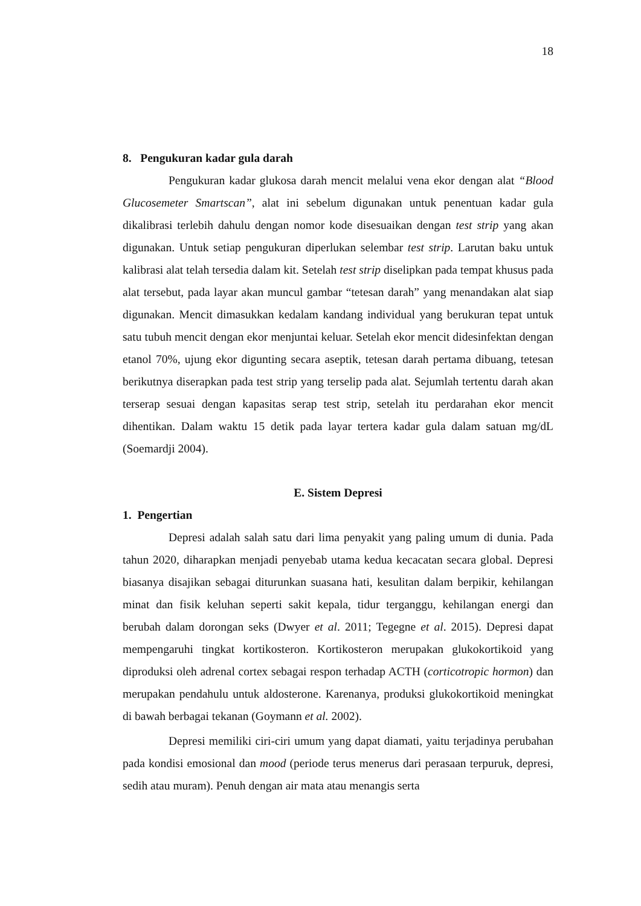18
8. Pengukuran kadar gula darah
Pengukuran kadar glukosa darah mencit melalui vena ekor dengan alat “Blood Glucosemeter Smartscan”, alat ini sebelum digunakan untuk penentuan kadar gula dikalibrasi terlebih dahulu dengan nomor kode disesuaikan dengan test strip yang akan digunakan. Untuk setiap pengukuran diperlukan selembar test strip. Larutan baku untuk kalibrasi alat telah tersedia dalam kit. Setelah test strip diselipkan pada tempat khusus pada alat tersebut, pada layar akan muncul gambar “tetesan darah” yang menandakan alat siap digunakan. Mencit dimasukkan kedalam kandang individual yang berukuran tepat untuk satu tubuh mencit dengan ekor menjuntai keluar. Setelah ekor mencit didesinfektan dengan etanol 70%, ujung ekor digunting secara aseptik, tetesan darah pertama dibuang, tetesan berikutnya diserapkan pada test strip yang terselip pada alat. Sejumlah tertentu darah akan terserap sesuai dengan kapasitas serap test strip, setelah itu perdarahan ekor mencit dihentikan. Dalam waktu 15 detik pada layar tertera kadar gula dalam satuan mg/dL (Soemardji 2004).
E. Sistem Depresi
1. Pengertian
Depresi adalah salah satu dari lima penyakit yang paling umum di dunia. Pada tahun 2020, diharapkan menjadi penyebab utama kedua kecacatan secara global. Depresi biasanya disajikan sebagai diturunkan suasana hati, kesulitan dalam berpikir, kehilangan minat dan fisik keluhan seperti sakit kepala, tidur terganggu, kehilangan energi dan berubah dalam dorongan seks (Dwyer et al. 2011; Tegegne et al. 2015). Depresi dapat mempengaruhi tingkat kortikosteron. Kortikosteron merupakan glukokortikoid yang diproduksi oleh adrenal cortex sebagai respon terhadap ACTH (corticotropic hormon) dan merupakan pendahulu untuk aldosterone. Karenanya, produksi glukokortikoid meningkat di bawah berbagai tekanan (Goymann et al. 2002).
Depresi memiliki ciri-ciri umum yang dapat diamati, yaitu terjadinya perubahan pada kondisi emosional dan mood (periode terus menerus dari perasaan terpuruk, depresi, sedih atau muram). Penuh dengan air mata atau menangis serta